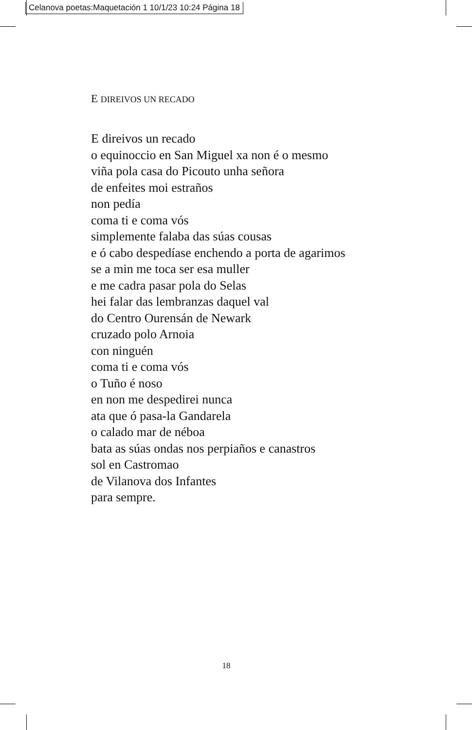Celanova poetas:Maquetación 1 10/1/23 10:24 Página 18
E DIREIVOS UN RECADO
E direivos un recado
o equinoccio en San Miguel xa non é o mesmo
viña pola casa do Picouto unha señora
de enfeites moi estraños
non pedía
coma ti e coma vós
simplemente falaba das súas cousas
e ó cabo despedíase enchendo a porta de agarimos
se a min me toca ser esa muller
e me cadra pasar pola do Selas
hei falar das lembranzas daquel val
do Centro Ourensán de Newark
cruzado polo Arnoia
con ninguén
coma ti e coma vós
o Tuño é noso
en non me despedirei nunca
ata que ó pasa-la Gandarela
o calado mar de néboa
bata as súas ondas nos perpiaños e canastros
sol en Castromao
de Vilanova dos Infantes
para sempre.
18